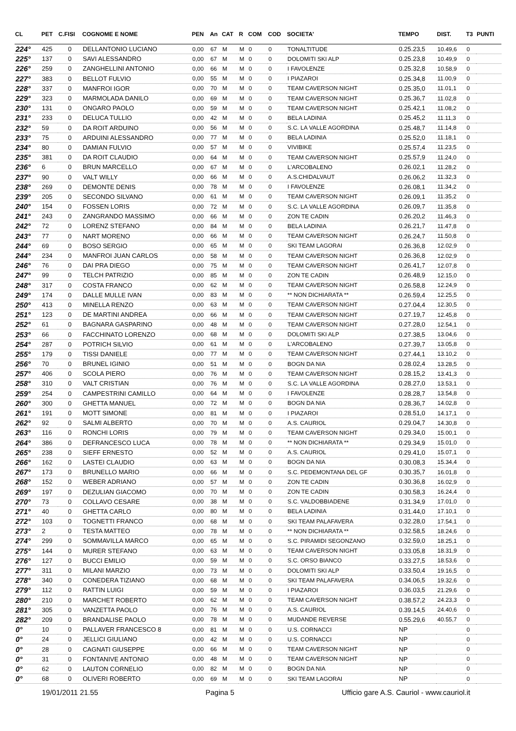| CL | PET | C.FISI | COGNOME E NOME | PEN | An | CAT | R | COM | COD | SOCIETA' | TEMPO | DIST. | T3 | PUNTI |
| --- | --- | --- | --- | --- | --- | --- | --- | --- | --- | --- | --- | --- | --- | --- |
| 224° | 425 | 0 | DELLANTONIO LUCIANO | 0,00 | 67 | M | M | 0 | 0 | TONALTITUDE | 0.25.23,5 | 10.49,6 | 0 | |
| 225° | 137 | 0 | SAVI ALESSANDRO | 0,00 | 67 | M | M | 0 | 0 | DOLOMITI SKI ALP | 0.25.23,8 | 10.49,9 | 0 | |
| 226° | 259 | 0 | ZANGHELLINI ANTONIO | 0,00 | 66 | M | M | 0 | 0 | I FAVOLENZE | 0.25.32,8 | 10.58,9 | 0 | |
| 227° | 383 | 0 | BELLOT FULVIO | 0,00 | 55 | M | M | 0 | 0 | I PIAZAROI | 0.25.34,8 | 11.00,9 | 0 | |
| 228° | 337 | 0 | MANFROI IGOR | 0,00 | 70 | M | M | 0 | 0 | TEAM CAVERSON NIGHT | 0.25.35,0 | 11.01,1 | 0 | |
| 229° | 323 | 0 | MARMOLADA DANILO | 0,00 | 69 | M | M | 0 | 0 | TEAM CAVERSON NIGHT | 0.25.36,7 | 11.02,8 | 0 | |
| 230° | 131 | 0 | ONGARO PAOLO | 0,00 | 59 | M | M | 0 | 0 | TEAM CAVERSON NIGHT | 0.25.42,1 | 11.08,2 | 0 | |
| 231° | 233 | 0 | DELUCA TULLIO | 0,00 | 42 | M | M | 0 | 0 | BELA LADINIA | 0.25.45,2 | 11.11,3 | 0 | |
| 232° | 59 | 0 | DA ROIT ARDUINO | 0,00 | 56 | M | M | 0 | 0 | S.C. LA VALLE AGORDINA | 0.25.48,7 | 11.14,8 | 0 | |
| 233° | 75 | 0 | ARDUINI ALESSANDRO | 0,00 | 77 | M | M | 0 | 0 | BELA LADINIA | 0.25.52,0 | 11.18,1 | 0 | |
| 234° | 80 | 0 | DAMIAN FULVIO | 0,00 | 57 | M | M | 0 | 0 | VIVIBIKE | 0.25.57,4 | 11.23,5 | 0 | |
| 235° | 381 | 0 | DA ROIT CLAUDIO | 0,00 | 64 | M | M | 0 | 0 | TEAM CAVERSON NIGHT | 0.25.57,9 | 11.24,0 | 0 | |
| 236° | 6 | 0 | BRUN MARCELLO | 0,00 | 67 | M | M | 0 | 0 | L'ARCOBALENO | 0.26.02,1 | 11.28,2 | 0 | |
| 237° | 90 | 0 | VALT WILLY | 0,00 | 66 | M | M | 0 | 0 | A.S.CHIDALVAUT | 0.26.06,2 | 11.32,3 | 0 | |
| 238° | 269 | 0 | DEMONTE DENIS | 0,00 | 78 | M | M | 0 | 0 | I FAVOLENZE | 0.26.08,1 | 11.34,2 | 0 | |
| 239° | 205 | 0 | SECONDO SILVANO | 0,00 | 61 | M | M | 0 | 0 | TEAM CAVERSON NIGHT | 0.26.09,1 | 11.35,2 | 0 | |
| 240° | 154 | 0 | FOSSEN LORIS | 0,00 | 72 | M | M | 0 | 0 | S.C. LA VALLE AGORDINA | 0.26.09,7 | 11.35,8 | 0 | |
| 241° | 243 | 0 | ZANGRANDO MASSIMO | 0,00 | 66 | M | M | 0 | 0 | ZON TE CADIN | 0.26.20,2 | 11.46,3 | 0 | |
| 242° | 72 | 0 | LORENZ STEFANO | 0,00 | 84 | M | M | 0 | 0 | BELA LADINIA | 0.26.21,7 | 11.47,8 | 0 | |
| 243° | 77 | 0 | NART MORENO | 0,00 | 66 | M | M | 0 | 0 | TEAM CAVERSON NIGHT | 0.26.24,7 | 11.50,8 | 0 | |
| 244° | 69 | 0 | BOSO SERGIO | 0,00 | 65 | M | M | 0 | 0 | SKI TEAM LAGORAI | 0.26.36,8 | 12.02,9 | 0 | |
| 244° | 234 | 0 | MANFROI JUAN CARLOS | 0,00 | 58 | M | M | 0 | 0 | TEAM CAVERSON NIGHT | 0.26.36,8 | 12.02,9 | 0 | |
| 246° | 76 | 0 | DAI PRA DIEGO | 0,00 | 75 | M | M | 0 | 0 | TEAM CAVERSON NIGHT | 0.26.41,7 | 12.07,8 | 0 | |
| 247° | 99 | 0 | TELCH PATRIZIO | 0,00 | 85 | M | M | 0 | 0 | ZON TE CADIN | 0.26.48,9 | 12.15,0 | 0 | |
| 248° | 317 | 0 | COSTA FRANCO | 0,00 | 62 | M | M | 0 | 0 | TEAM CAVERSON NIGHT | 0.26.58,8 | 12.24,9 | 0 | |
| 249° | 174 | 0 | DALLE MULLE IVAN | 0,00 | 83 | M | M | 0 | 0 | ** NON DICHIARATA ** | 0.26.59,4 | 12.25,5 | 0 | |
| 250° | 413 | 0 | MINELLA RENZO | 0,00 | 63 | M | M | 0 | 0 | TEAM CAVERSON NIGHT | 0.27.04,4 | 12.30,5 | 0 | |
| 251° | 123 | 0 | DE MARTINI ANDREA | 0,00 | 66 | M | M | 0 | 0 | TEAM CAVERSON NIGHT | 0.27.19,7 | 12.45,8 | 0 | |
| 252° | 61 | 0 | BAGNARA GASPARINO | 0,00 | 48 | M | M | 0 | 0 | TEAM CAVERSON NIGHT | 0.27.28,0 | 12.54,1 | 0 | |
| 253° | 66 | 0 | FACCHINATO LORENZO | 0,00 | 68 | M | M | 0 | 0 | DOLOMITI SKI ALP | 0.27.38,5 | 13.04,6 | 0 | |
| 254° | 287 | 0 | POTRICH SILVIO | 0,00 | 61 | M | M | 0 | 0 | L'ARCOBALENO | 0.27.39,7 | 13.05,8 | 0 | |
| 255° | 179 | 0 | TISSI DANIELE | 0,00 | 77 | M | M | 0 | 0 | TEAM CAVERSON NIGHT | 0.27.44,1 | 13.10,2 | 0 | |
| 256° | 70 | 0 | BRUNEL IGINIO | 0,00 | 51 | M | M | 0 | 0 | BOGN DA NIA | 0.28.02,4 | 13.28,5 | 0 | |
| 257° | 406 | 0 | SCOLA PIERO | 0,00 | 76 | M | M | 0 | 0 | TEAM CAVERSON NIGHT | 0.28.15,2 | 13.41,3 | 0 | |
| 258° | 310 | 0 | VALT CRISTIAN | 0,00 | 76 | M | M | 0 | 0 | S.C. LA VALLE AGORDINA | 0.28.27,0 | 13.53,1 | 0 | |
| 259° | 254 | 0 | CAMPESTRINI CAMILLO | 0,00 | 64 | M | M | 0 | 0 | I FAVOLENZE | 0.28.28,7 | 13.54,8 | 0 | |
| 260° | 300 | 0 | GHETTA MANUEL | 0,00 | 72 | M | M | 0 | 0 | BOGN DA NIA | 0.28.36,7 | 14.02,8 | 0 | |
| 261° | 191 | 0 | MOTT SIMONE | 0,00 | 81 | M | M | 0 | 0 | I PIAZAROI | 0.28.51,0 | 14.17,1 | 0 | |
| 262° | 92 | 0 | SALMI ALBERTO | 0,00 | 70 | M | M | 0 | 0 | A.S. CAURIOL | 0.29.04,7 | 14.30,8 | 0 | |
| 263° | 116 | 0 | RONCHI LORIS | 0,00 | 79 | M | M | 0 | 0 | TEAM CAVERSON NIGHT | 0.29.34,0 | 15.00,1 | 0 | |
| 264° | 386 | 0 | DEFRANCESCO LUCA | 0,00 | 78 | M | M | 0 | 0 | ** NON DICHIARATA ** | 0.29.34,9 | 15.01,0 | 0 | |
| 265° | 238 | 0 | SIEFF ERNESTO | 0,00 | 52 | M | M | 0 | 0 | A.S. CAURIOL | 0.29.41,0 | 15.07,1 | 0 | |
| 266° | 162 | 0 | LASTEI CLAUDIO | 0,00 | 63 | M | M | 0 | 0 | BOGN DA NIA | 0.30.08,3 | 15.34,4 | 0 | |
| 267° | 173 | 0 | BRUNELLO MARIO | 0,00 | 66 | M | M | 0 | 0 | S.C. PEDEMONTANA DEL GF | 0.30.35,7 | 16.01,8 | 0 | |
| 268° | 152 | 0 | WEBER ADRIANO | 0,00 | 57 | M | M | 0 | 0 | ZON TE CADIN | 0.30.36,8 | 16.02,9 | 0 | |
| 269° | 197 | 0 | DEZULIAN GIACOMO | 0,00 | 70 | M | M | 0 | 0 | ZON TE CADIN | 0.30.58,3 | 16.24,4 | 0 | |
| 270° | 73 | 0 | COLLAVO CESARE | 0,00 | 38 | M | M | 0 | 0 | S.C. VALDOBBIADENE | 0.31.34,9 | 17.01,0 | 0 | |
| 271° | 40 | 0 | GHETTA CARLO | 0,00 | 80 | M | M | 0 | 0 | BELA LADINIA | 0.31.44,0 | 17.10,1 | 0 | |
| 272° | 103 | 0 | TOGNETTI FRANCO | 0,00 | 68 | M | M | 0 | 0 | SKI TEAM PALAFAVERA | 0.32.28,0 | 17.54,1 | 0 | |
| 273° | 2 | 0 | TESTA MATTEO | 0,00 | 78 | M | M | 0 | 0 | ** NON DICHIARATA ** | 0.32.58,5 | 18.24,6 | 0 | |
| 274° | 299 | 0 | SOMMAVILLA MARCO | 0,00 | 65 | M | M | 0 | 0 | S.C. PIRAMIDI SEGONZANO | 0.32.59,0 | 18.25,1 | 0 | |
| 275° | 144 | 0 | MURER STEFANO | 0,00 | 63 | M | M | 0 | 0 | TEAM CAVERSON NIGHT | 0.33.05,8 | 18.31,9 | 0 | |
| 276° | 127 | 0 | BUCCI EMILIO | 0,00 | 59 | M | M | 0 | 0 | S.C. ORSO BIANCO | 0.33.27,5 | 18.53,6 | 0 | |
| 277° | 311 | 0 | MILANI MARZIO | 0,00 | 73 | M | M | 0 | 0 | DOLOMITI SKI ALP | 0.33.50,4 | 19.16,5 | 0 | |
| 278° | 340 | 0 | CONEDERA TIZIANO | 0,00 | 68 | M | M | 0 | 0 | SKI TEAM PALAFAVERA | 0.34.06,5 | 19.32,6 | 0 | |
| 279° | 112 | 0 | RATTIN LUIGI | 0,00 | 59 | M | M | 0 | 0 | I PIAZAROI | 0.36.03,5 | 21.29,6 | 0 | |
| 280° | 210 | 0 | MARCHET ROBERTO | 0,00 | 62 | M | M | 0 | 0 | TEAM CAVERSON NIGHT | 0.38.57,2 | 24.23,3 | 0 | |
| 281° | 305 | 0 | VANZETTA PAOLO | 0,00 | 76 | M | M | 0 | 0 | A.S. CAURIOL | 0.39.14,5 | 24.40,6 | 0 | |
| 282° | 209 | 0 | BRANDALISE PAOLO | 0,00 | 78 | M | M | 0 | 0 | MUDANDE REVERSE | 0.55.29,6 | 40.55,7 | 0 | |
| 0° | 10 | 0 | PALLAVER FRANCESCO 8 | 0,00 | 81 | M | M | 0 | 0 | U.S. CORNACCI | NP | | 0 | |
| 0° | 24 | 0 | JELLICI GIULIANO | 0,00 | 42 | M | M | 0 | 0 | U.S. CORNACCI | NP | | 0 | |
| 0° | 28 | 0 | CAGNATI GIUSEPPE | 0,00 | 66 | M | M | 0 | 0 | TEAM CAVERSON NIGHT | NP | | 0 | |
| 0° | 31 | 0 | FONTANIVE ANTONIO | 0,00 | 48 | M | M | 0 | 0 | TEAM CAVERSON NIGHT | NP | | 0 | |
| 0° | 62 | 0 | LAUTON CORNELIO | 0,00 | 82 | M | M | 0 | 0 | BOGN DA NIA | NP | | 0 | |
| 0° | 68 | 0 | OLIVERI ROBERTO | 0,00 | 69 | M | M | 0 | 0 | SKI TEAM LAGORAI | NP | | 0 | |
19/01/2011 21.55 Pagina 5 Ufficio gare A.S. Cauriol - www.cauriol.it